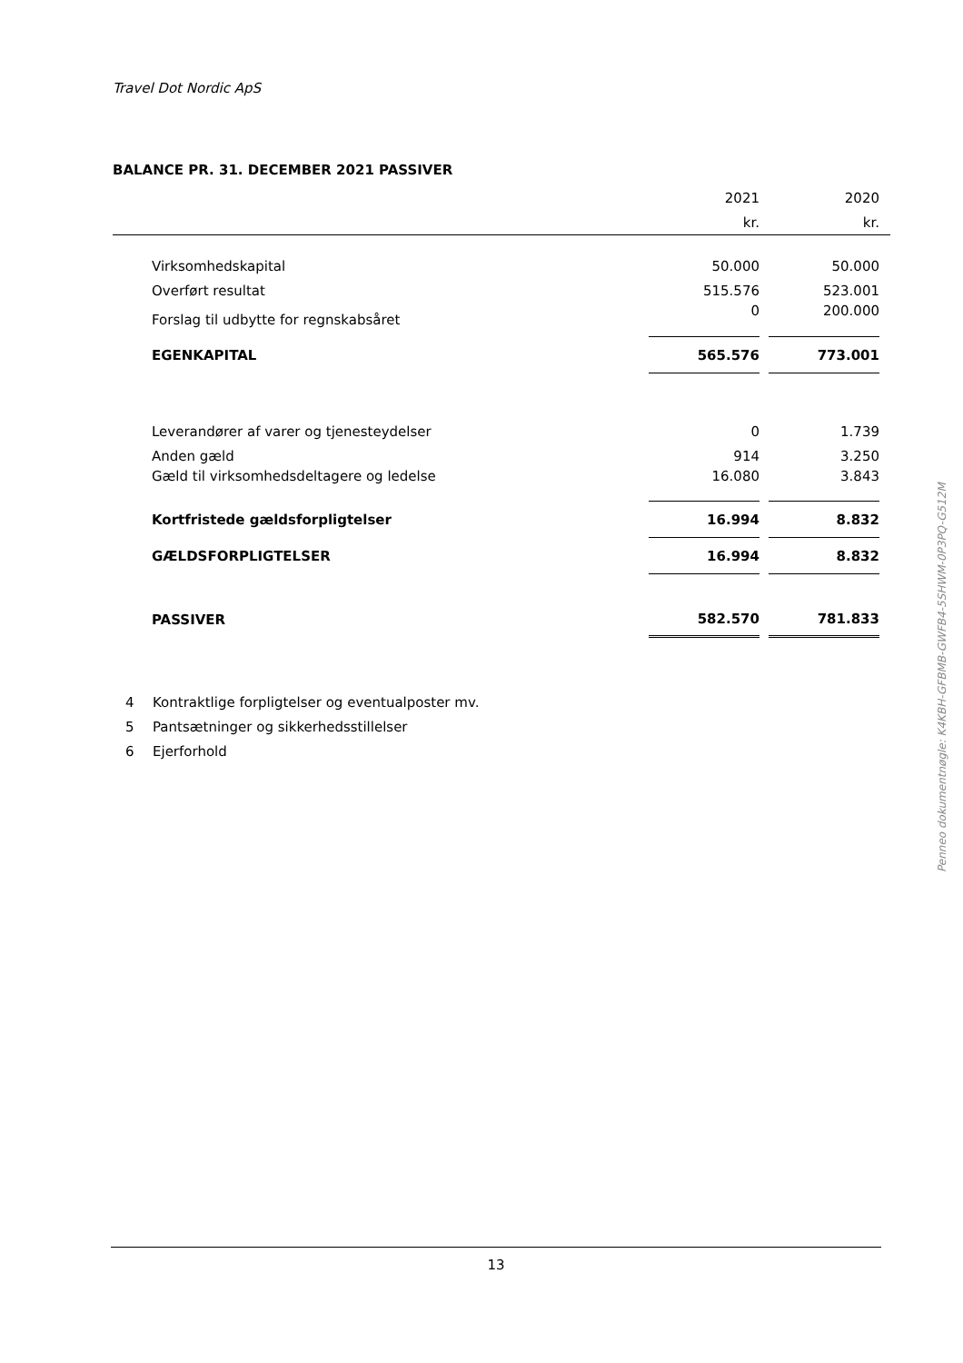Travel Dot Nordic ApS
BALANCE PR. 31. DECEMBER 2021 PASSIVER
| | 2021 | | 2020 | |
| --- | --- | --- | --- | --- |
| | kr. | | kr. | |
| Virksomhedskapital | 50.000 | | 50.000 | |
| Overført resultat | 515.576 | | 523.001 | |
| Forslag til udbytte for regnskabsåret | 0 | | 200.000 | |
| EGENKAPITAL | 565.576 | | 773.001 | |
| Leverandører af varer og tjenesteydelser | 0 | | 1.739 | |
| Anden gæld | 914 | | 3.250 | |
| Gæld til virksomhedsdeltagere og ledelse | 16.080 | | 3.843 | |
| Kortfristede gældsforpligtelser | 16.994 | | 8.832 | |
| GÆLDSFORPLIGTELSER | 16.994 | | 8.832 | |
| PASSIVER | 582.570 | | 781.833 | |
4 Kontraktlige forpligtelser og eventualposter mv.
5 Pantsætninger og sikkerhedsstillelser
6 Ejerforhold
13
Penneo dokumentnøgle: K4KBH-GFBMB-GWFB4-5SHWM-0P3PQ-G512M